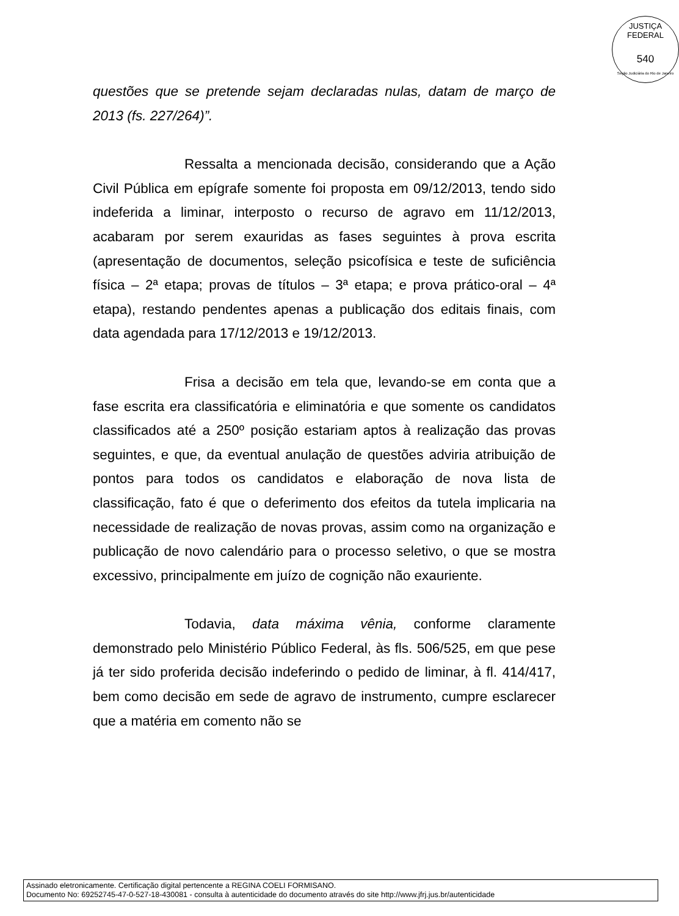JUSTIÇA FEDERAL
540
Seção Judiciária do Rio de Janeiro
questões que se pretende sejam declaradas nulas, datam de março de 2013 (fs. 227/264)”.
Ressalta a mencionada decisão, considerando que a Ação Civil Pública em epígrafe somente foi proposta em 09/12/2013, tendo sido indeferida a liminar, interposto o recurso de agravo em 11/12/2013, acabaram por serem exauridas as fases seguintes à prova escrita (apresentação de documentos, seleção psicofísica e teste de suficiência física – 2ª etapa; provas de títulos – 3ª etapa; e prova prático-oral – 4ª etapa), restando pendentes apenas a publicação dos editais finais, com data agendada para 17/12/2013 e 19/12/2013.
Frisa a decisão em tela que, levando-se em conta que a fase escrita era classificatória e eliminatória e que somente os candidatos classificados até a 250º posição estariam aptos à realização das provas seguintes, e que, da eventual anulação de questões adviria atribuição de pontos para todos os candidatos e elaboração de nova lista de classificação, fato é que o deferimento dos efeitos da tutela implicaria na necessidade de realização de novas provas, assim como na organização e publicação de novo calendário para o processo seletivo, o que se mostra excessivo, principalmente em juízo de cognição não exauriente.
Todavia, data máxima vênia, conforme claramente demonstrado pelo Ministério Público Federal, às fls. 506/525, em que pese já ter sido proferida decisão indeferindo o pedido de liminar, à fl. 414/417, bem como decisão em sede de agravo de instrumento, cumpre esclarecer que a matéria em comento não se
Assinado eletronicamente. Certificação digital pertencente a REGINA COELI FORMISANO.
Documento No: 69252745-47-0-527-18-430081 - consulta à autenticidade do documento através do site http://www.jfrj.jus.br/autenticidade